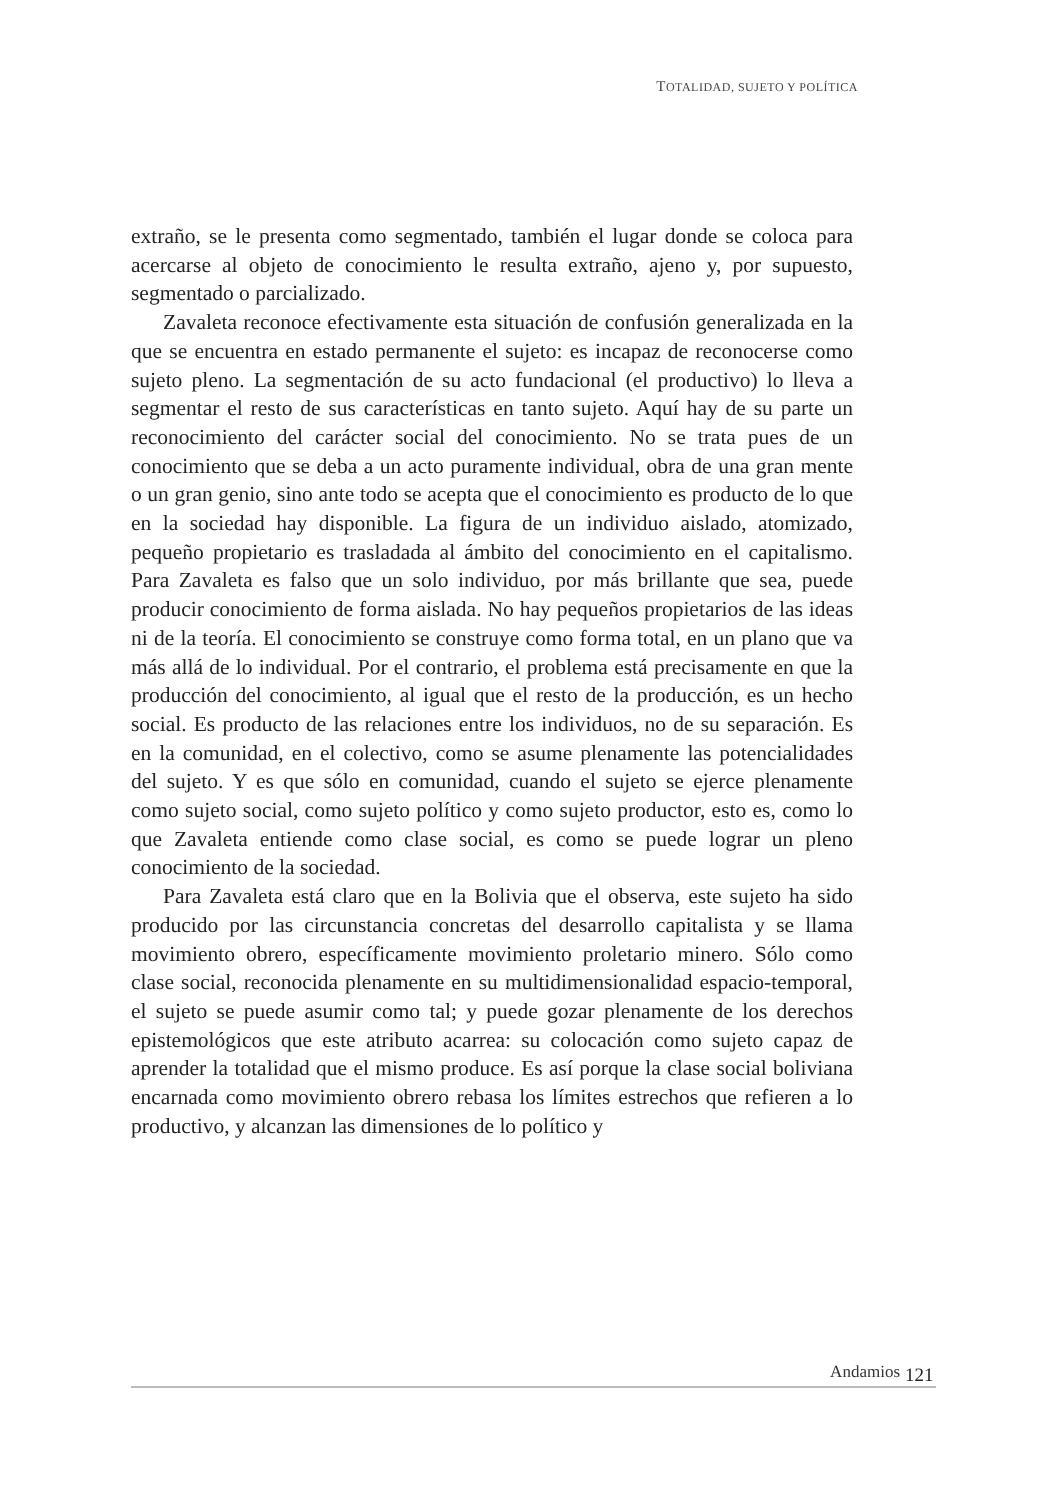TOTALIDAD, SUJETO Y POLÍTICA
extraño, se le presenta como segmentado, también el lugar donde se coloca para acercarse al objeto de conocimiento le resulta extraño, ajeno y, por supuesto, segmentado o parcializado.
Zavaleta reconoce efectivamente esta situación de confusión generalizada en la que se encuentra en estado permanente el sujeto: es incapaz de reconocerse como sujeto pleno. La segmentación de su acto fundacional (el productivo) lo lleva a segmentar el resto de sus características en tanto sujeto. Aquí hay de su parte un reconocimiento del carácter social del conocimiento. No se trata pues de un conocimiento que se deba a un acto puramente individual, obra de una gran mente o un gran genio, sino ante todo se acepta que el conocimiento es producto de lo que en la sociedad hay disponible. La figura de un individuo aislado, atomizado, pequeño propietario es trasladada al ámbito del conocimiento en el capitalismo. Para Zavaleta es falso que un solo individuo, por más brillante que sea, puede producir conocimiento de forma aislada. No hay pequeños propietarios de las ideas ni de la teoría. El conocimiento se construye como forma total, en un plano que va más allá de lo individual. Por el contrario, el problema está precisamente en que la producción del conocimiento, al igual que el resto de la producción, es un hecho social. Es producto de las relaciones entre los individuos, no de su separación. Es en la comunidad, en el colectivo, como se asume plenamente las potencialidades del sujeto. Y es que sólo en comunidad, cuando el sujeto se ejerce plenamente como sujeto social, como sujeto político y como sujeto productor, esto es, como lo que Zavaleta entiende como clase social, es como se puede lograr un pleno conocimiento de la sociedad.
Para Zavaleta está claro que en la Bolivia que el observa, este sujeto ha sido producido por las circunstancia concretas del desarrollo capitalista y se llama movimiento obrero, específicamente movimiento proletario minero. Sólo como clase social, reconocida plenamente en su multidimensionalidad espacio-temporal, el sujeto se puede asumir como tal; y puede gozar plenamente de los derechos epistemológicos que este atributo acarrea: su colocación como sujeto capaz de aprender la totalidad que el mismo produce. Es así porque la clase social boliviana encarnada como movimiento obrero rebasa los límites estrechos que refieren a lo productivo, y alcanzan las dimensiones de lo político y
Andamios 121